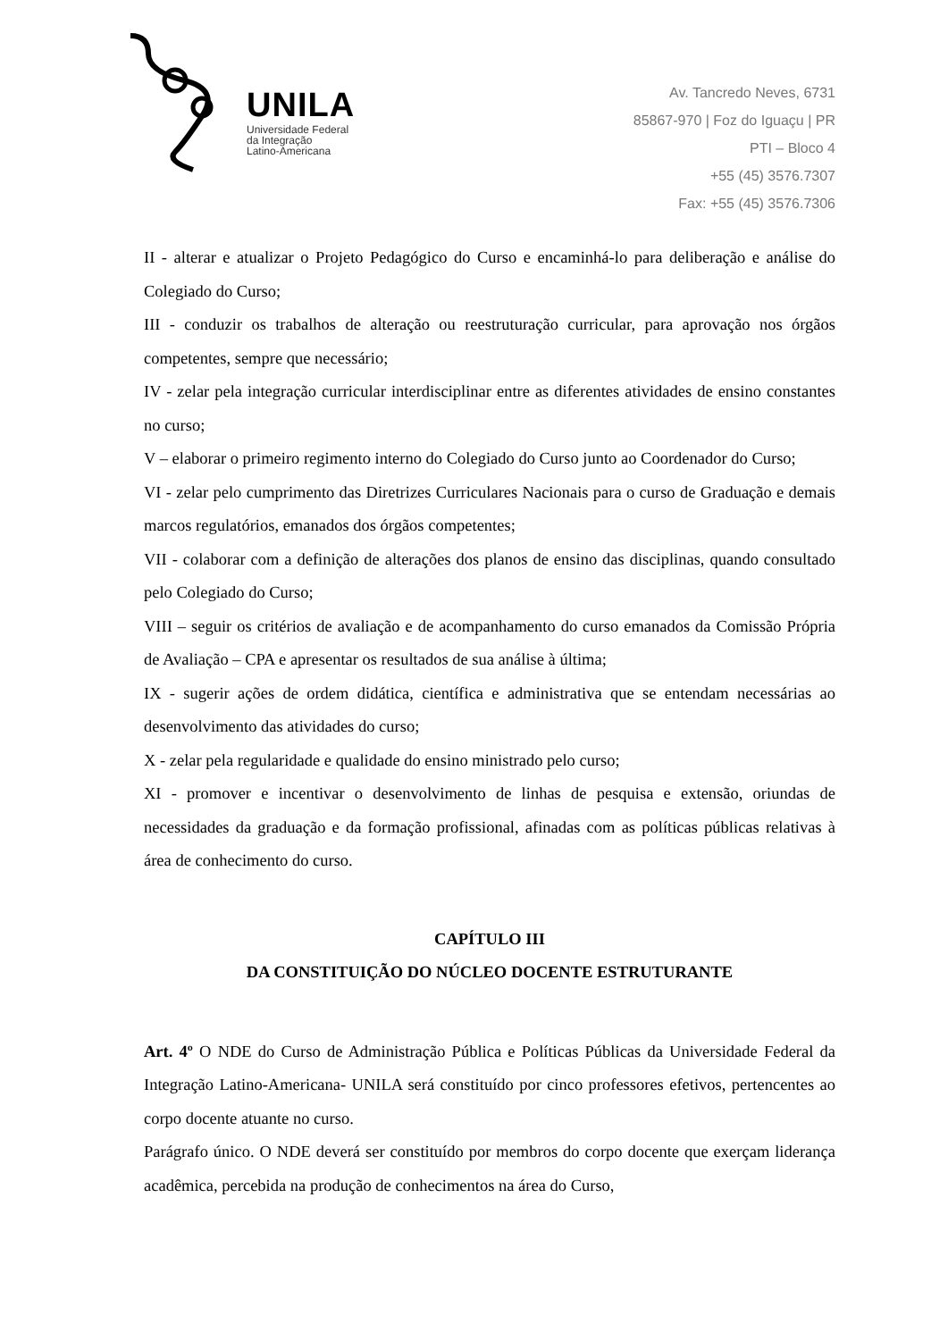UNILA
Universidade Federal
da Integração
Latino-Americana
Av. Tancredo Neves, 6731
85867-970 | Foz do Iguaçu | PR
PTI – Bloco 4
+55 (45) 3576.7307
Fax: +55 (45) 3576.7306
II - alterar e atualizar o Projeto Pedagógico do Curso e encaminhá-lo para deliberação e análise do Colegiado do Curso;
III - conduzir os trabalhos de alteração ou reestruturação curricular, para aprovação nos órgãos competentes, sempre que necessário;
IV - zelar pela integração curricular interdisciplinar entre as diferentes atividades de ensino constantes no curso;
V – elaborar o primeiro regimento interno do Colegiado do Curso junto ao Coordenador do Curso;
VI - zelar pelo cumprimento das Diretrizes Curriculares Nacionais para o curso de Graduação e demais marcos regulatórios, emanados dos órgãos competentes;
VII - colaborar com a definição de alterações dos planos de ensino das disciplinas, quando consultado pelo Colegiado do Curso;
VIII – seguir os critérios de avaliação e de acompanhamento do curso emanados da Comissão Própria de Avaliação – CPA e apresentar os resultados de sua análise à última;
IX - sugerir ações de ordem didática, científica e administrativa que se entendam necessárias ao desenvolvimento das atividades do curso;
X - zelar pela regularidade e qualidade do ensino ministrado pelo curso;
XI - promover e incentivar o desenvolvimento de linhas de pesquisa e extensão, oriundas de necessidades da graduação e da formação profissional, afinadas com as políticas públicas relativas à área de conhecimento do curso.
CAPÍTULO III
DA CONSTITUIÇÃO DO NÚCLEO DOCENTE ESTRUTURANTE
Art. 4º O NDE do Curso de Administração Pública e Políticas Públicas da Universidade Federal da Integração Latino-Americana- UNILA será constituído por cinco professores efetivos, pertencentes ao corpo docente atuante no curso.
Parágrafo único. O NDE deverá ser constituído por membros do corpo docente que exerçam liderança acadêmica, percebida na produção de conhecimentos na área do Curso,